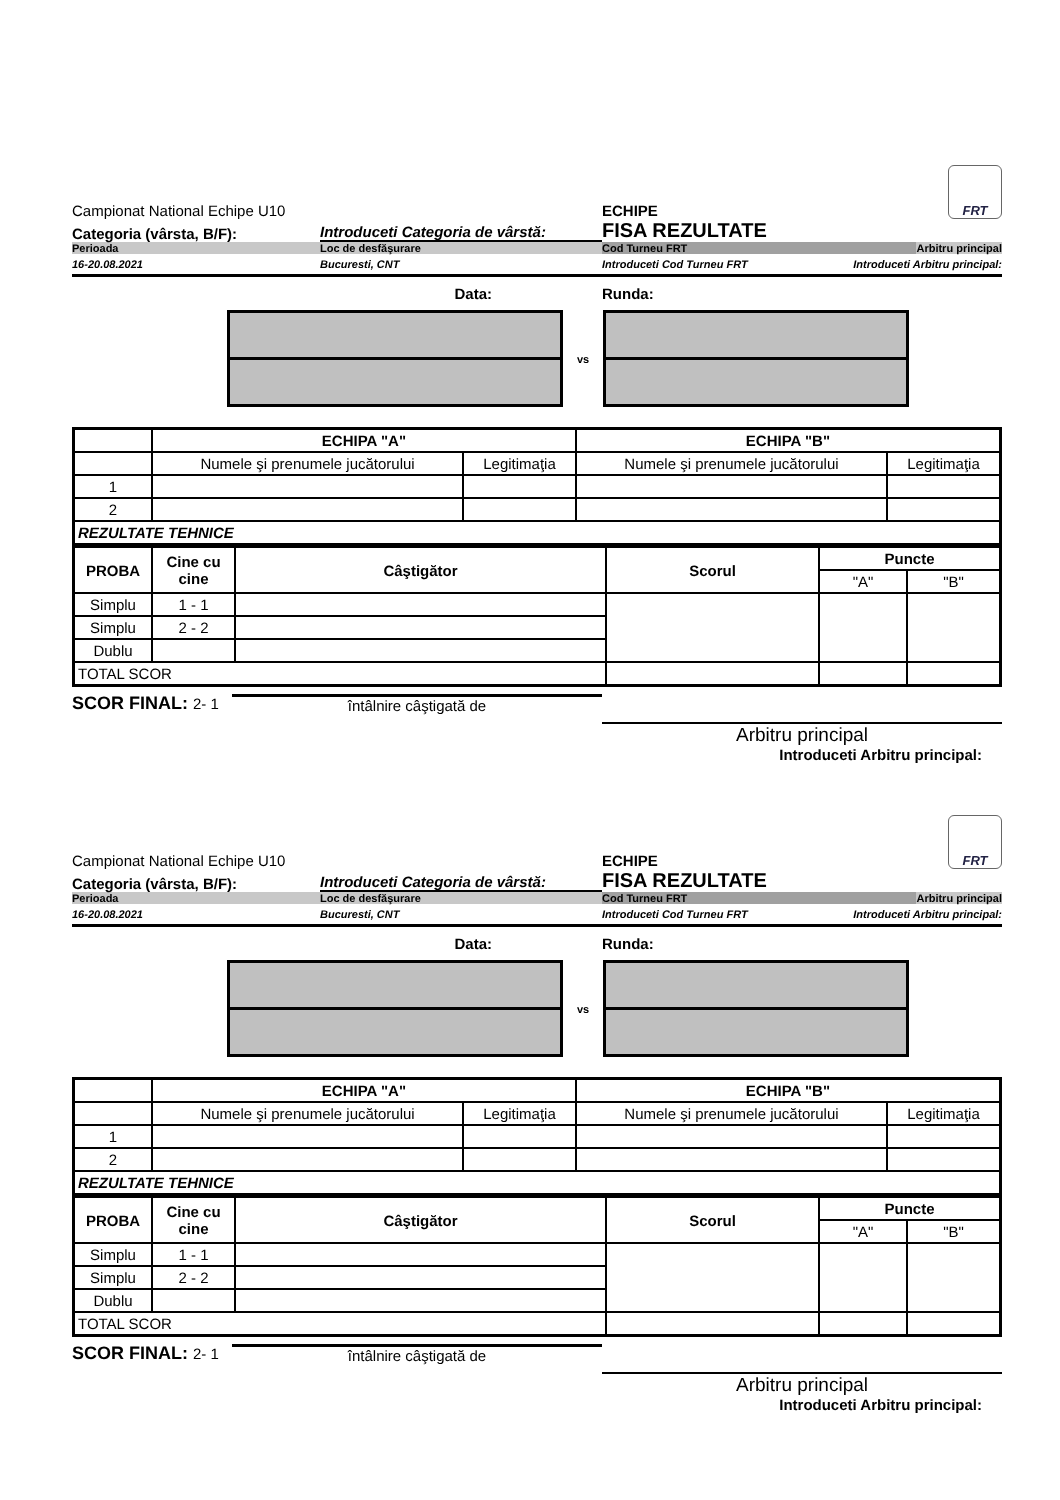Campionat National Echipe U10
ECHIPE
FRT
Categoria (vârsta, B/F):
Introduceti Categoria de vârstă:
FISA REZULTATE
Perioada
Loc de desfăşurare
Cod Turneu FRT
Arbitru principal
16-20.08.2021
Bucuresti, CNT
Introduceti Cod Turneu FRT
Introduceti Arbitru principal:
Data:
Runda:
vs
| | ECHIPA "A" | | ECHIPA "B" | |
| | Numele şi prenumele jucătorului | Legitimaţia | Numele şi prenumele jucătorului | Legitimaţia |
| 1 | | | | |
| 2 | | | | |
| REZULTATE TEHNICE | | | | |
| PROBA | Cine cu cine | Câştigător | Scorul | Puncte | |
| --- | --- | --- | --- | --- | --- |
| | | | | "A" | "B" |
| Simplu | 1 - 1 | | | | |
| Simplu | 2 - 2 | | | | |
| Dublu | | | | | |
| TOTAL SCOR | | | | | |
SCOR FINAL: 2- 1
întâlnire câştigată de
Arbitru principal
Introduceti Arbitru principal:
Campionat National Echipe U10
ECHIPE
FRT
Categoria (vârsta, B/F):
Introduceti Categoria de vârstă:
FISA REZULTATE
Perioada
Loc de desfăşurare
Cod Turneu FRT
Arbitru principal
16-20.08.2021
Bucuresti, CNT
Introduceti Cod Turneu FRT
Introduceti Arbitru principal:
Data:
Runda:
vs
| | ECHIPA "A" | | ECHIPA "B" | |
| | Numele şi prenumele jucătorului | Legitimaţia | Numele şi prenumele jucătorului | Legitimaţia |
| 1 | | | | |
| 2 | | | | |
| REZULTATE TEHNICE | | | | |
| PROBA | Cine cu cine | Câştigător | Scorul | Puncte | |
| --- | --- | --- | --- | --- | --- |
| | | | | "A" | "B" |
| Simplu | 1 - 1 | | | | |
| Simplu | 2 - 2 | | | | |
| Dublu | | | | | |
| TOTAL SCOR | | | | | |
SCOR FINAL: 2- 1
întâlnire câştigată de
Arbitru principal
Introduceti Arbitru principal: